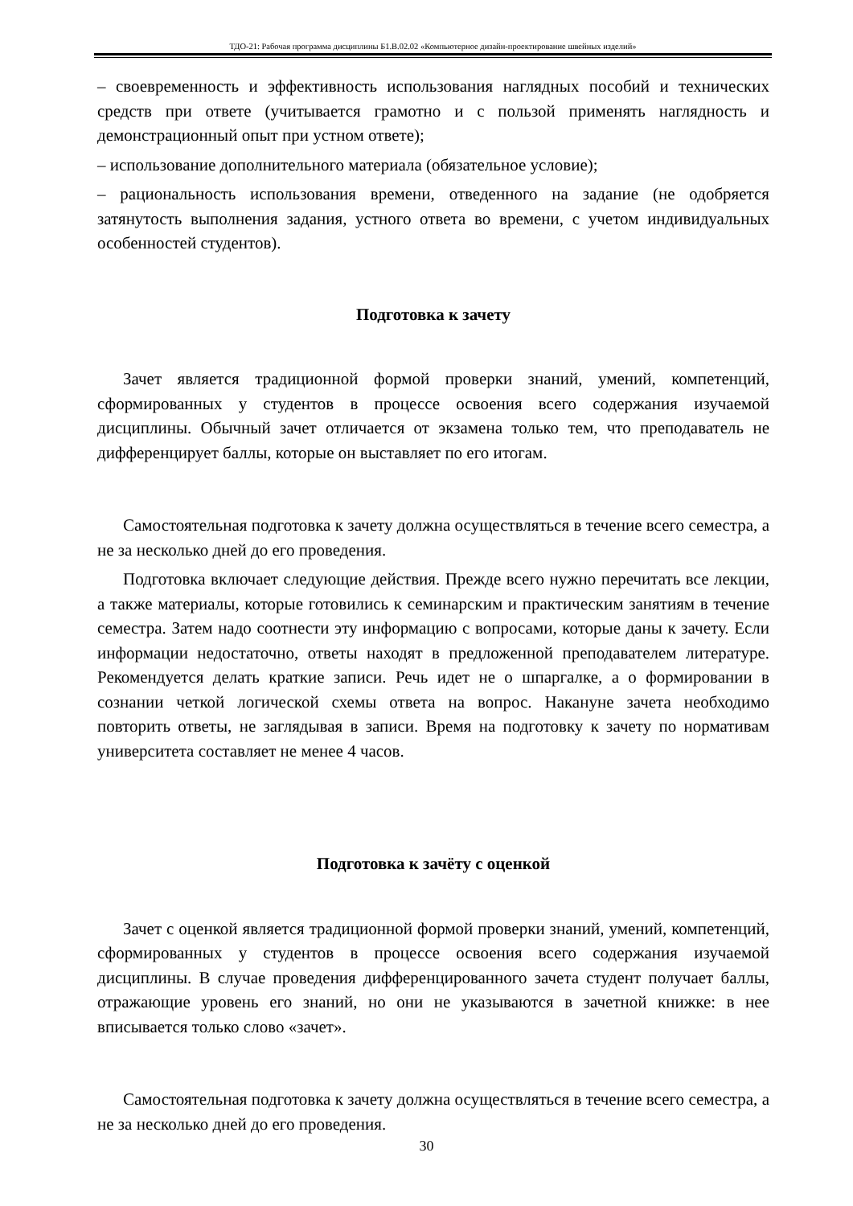ТДО-21: Рабочая программа дисциплины Б1.В.02.02 «Компьютерное дизайн-проектирование швейных изделий»
– своевременность и эффективность использования наглядных пособий и технических средств при ответе (учитывается грамотно и с пользой применять наглядность и демонстрационный опыт при устном ответе);
– использование дополнительного материала (обязательное условие);
– рациональность использования времени, отведенного на задание (не одобряется затянутость выполнения задания, устного ответа во времени, с учетом индивидуальных особенностей студентов).
Подготовка к зачету
Зачет является традиционной формой проверки знаний, умений, компетенций, сформированных у студентов в процессе освоения всего содержания изучаемой дисциплины. Обычный зачет отличается от экзамена только тем, что преподаватель не дифференцирует баллы, которые он выставляет по его итогам.
Самостоятельная подготовка к зачету должна осуществляться в течение всего семестра, а не за несколько дней до его проведения.
Подготовка включает следующие действия. Прежде всего нужно перечитать все лекции, а также материалы, которые готовились к семинарским и практическим занятиям в течение семестра. Затем надо соотнести эту информацию с вопросами, которые даны к зачету. Если информации недостаточно, ответы находят в предложенной преподавателем литературе. Рекомендуется делать краткие записи. Речь идет не о шпаргалке, а о формировании в сознании четкой логической схемы ответа на вопрос. Накануне зачета необходимо повторить ответы, не заглядывая в записи. Время на подготовку к зачету по нормативам университета составляет не менее 4 часов.
Подготовка к зачёту с оценкой
Зачет с оценкой является традиционной формой проверки знаний, умений, компетенций, сформированных у студентов в процессе освоения всего содержания изучаемой дисциплины. В случае проведения дифференцированного зачета студент получает баллы, отражающие уровень его знаний, но они не указываются в зачетной книжке: в нее вписывается только слово «зачет».
Самостоятельная подготовка к зачету должна осуществляться в течение всего семестра, а не за несколько дней до его проведения.
30